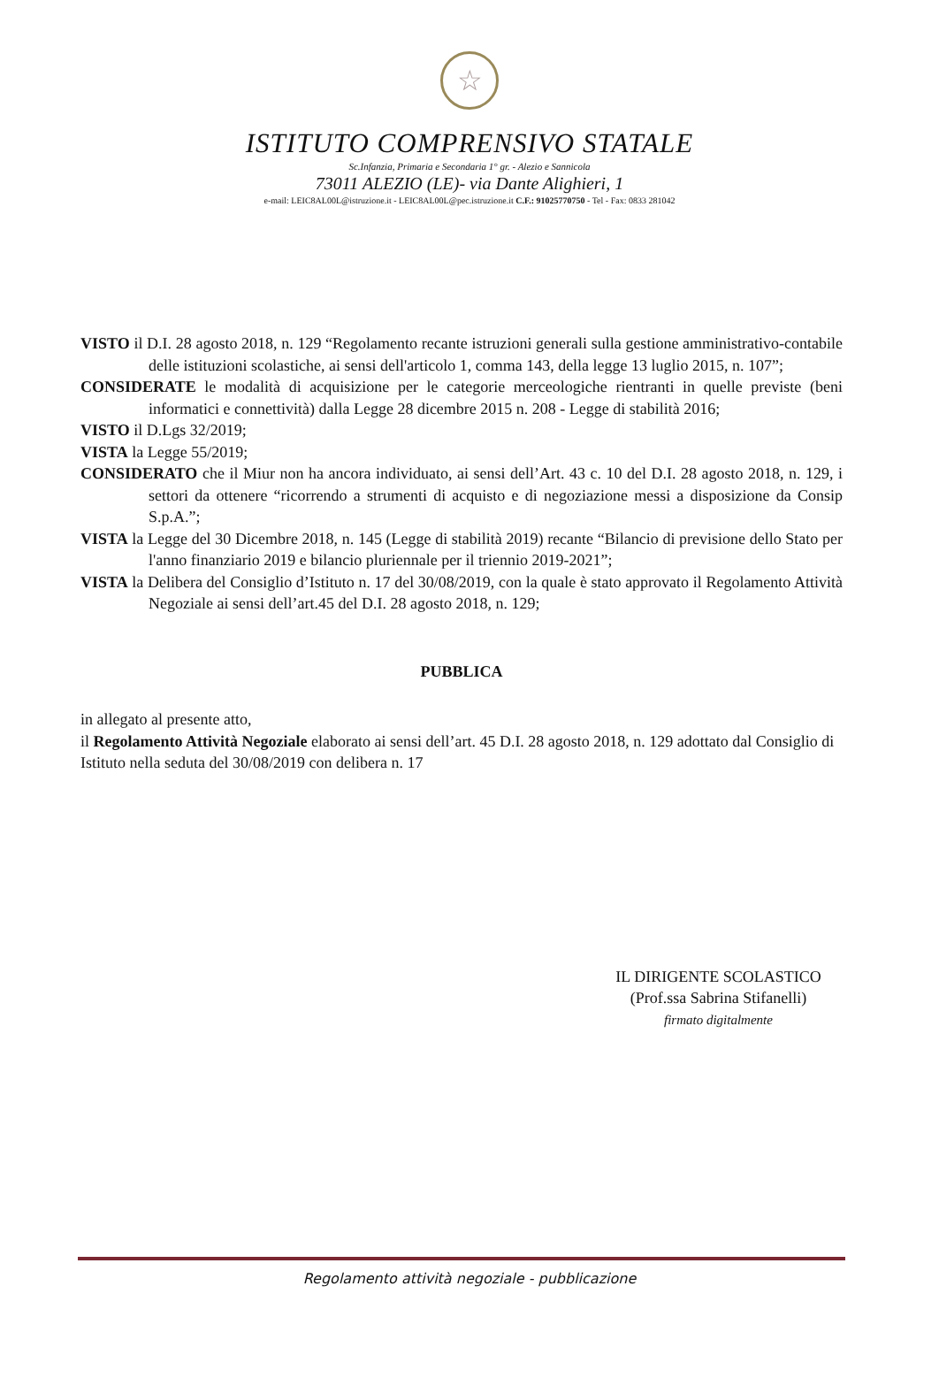☆
ISTITUTO COMPRENSIVO STATALE
Sc.Infanzia, Primaria e Secondaria 1° gr. - Alezio e Sannicola
73011 ALEZIO (LE)- via Dante Alighieri, 1
e-mail: LEIC8AL00L@istruzione.it - LEIC8AL00L@pec.istruzione.it C.F.: 91025770750 - Tel - Fax: 0833 281042
VISTO il D.I. 28 agosto 2018, n. 129 “Regolamento recante istruzioni generali sulla gestione amministrativo-contabile delle istituzioni scolastiche, ai sensi dell'articolo 1, comma 143, della legge 13 luglio 2015, n. 107”;
CONSIDERATE le modalità di acquisizione per le categorie merceologiche rientranti in quelle previste (beni informatici e connettività) dalla Legge 28 dicembre 2015 n. 208 - Legge di stabilità 2016;
VISTO il D.Lgs 32/2019;
VISTA la Legge 55/2019;
CONSIDERATO che il Miur non ha ancora individuato, ai sensi dell’Art. 43 c. 10 del D.I. 28 agosto 2018, n. 129, i settori da ottenere “ricorrendo a strumenti di acquisto e di negoziazione messi a disposizione da Consip S.p.A.”;
VISTA la Legge del 30 Dicembre 2018, n. 145 (Legge di stabilità 2019) recante “Bilancio di previsione dello Stato per l'anno finanziario 2019 e bilancio pluriennale per il triennio 2019-2021”;
VISTA la Delibera del Consiglio d’Istituto n. 17 del 30/08/2019, con la quale è stato approvato il Regolamento Attività Negoziale ai sensi dell’art.45 del D.I. 28 agosto 2018, n. 129;
PUBBLICA
in allegato al presente atto,
il Regolamento Attività Negoziale elaborato ai sensi dell’art. 45 D.I. 28 agosto 2018, n. 129 adottato dal Consiglio di Istituto nella seduta del 30/08/2019 con delibera n. 17
IL DIRIGENTE SCOLASTICO
(Prof.ssa Sabrina Stifanelli)
firmato digitalmente
Regolamento attività negoziale - pubblicazione